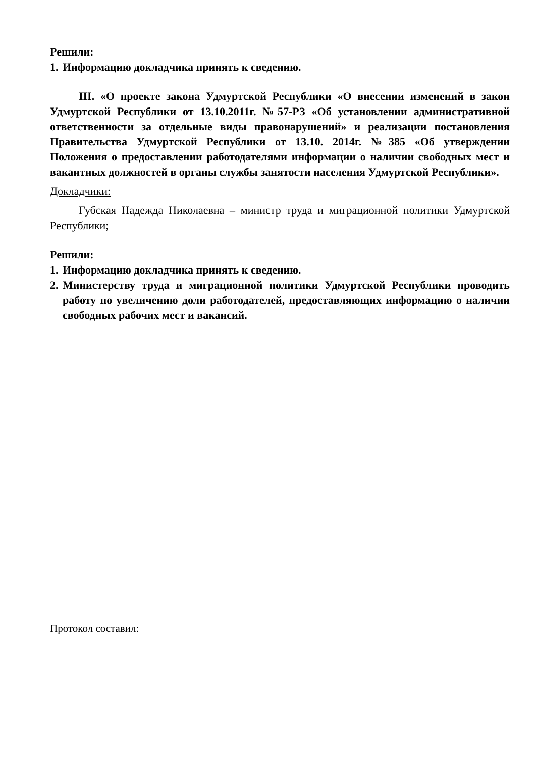Решили:
1. Информацию докладчика принять к сведению.
III. «О проекте закона Удмуртской Республики «О внесении изменений в закон Удмуртской Республики от 13.10.2011г. №57-РЗ «Об установлении административной ответственности за отдельные виды правонарушений» и реализации постановления Правительства Удмуртской Республики от 13.10. 2014г. №385 «Об утверждении Положения о предоставлении работодателями информации о наличии свободных мест и вакантных должностей в органы службы занятости населения Удмуртской Республики».
Докладчики:
Губская Надежда Николаевна – министр труда и миграционной политики Удмуртской Республики;
Решили:
1. Информацию докладчика принять к сведению.
2.
Министерству труда и миграционной политики Удмуртской Республики проводить работу по увеличению доли работодателей, предоставляющих информацию о наличии свободных рабочих мест и вакансий.
Протокол составил: